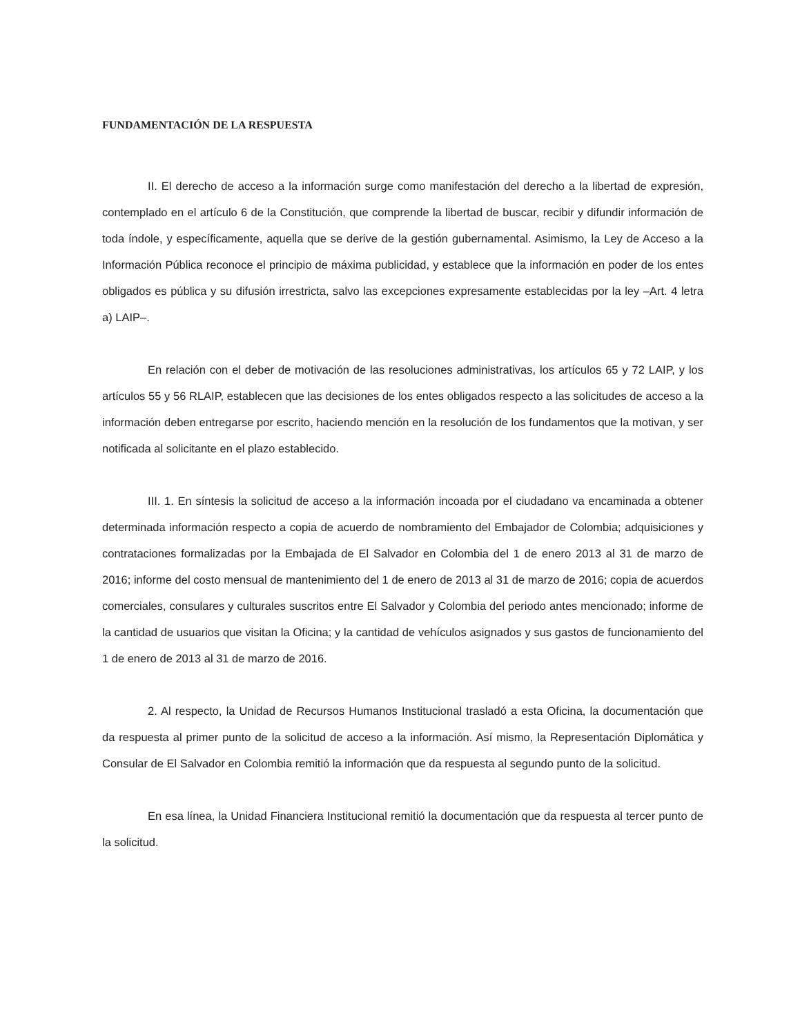FUNDAMENTACIÓN DE LA RESPUESTA
II. El derecho de acceso a la información surge como manifestación del derecho a la libertad de expresión, contemplado en el artículo 6 de la Constitución, que comprende la libertad de buscar, recibir y difundir información de toda índole, y específicamente, aquella que se derive de la gestión gubernamental. Asimismo, la Ley de Acceso a la Información Pública reconoce el principio de máxima publicidad, y establece que la información en poder de los entes obligados es pública y su difusión irrestricta, salvo las excepciones expresamente establecidas por la ley –Art. 4 letra a) LAIP–.
En relación con el deber de motivación de las resoluciones administrativas, los artículos 65 y 72 LAIP, y los artículos 55 y 56 RLAIP, establecen que las decisiones de los entes obligados respecto a las solicitudes de acceso a la información deben entregarse por escrito, haciendo mención en la resolución de los fundamentos que la motivan, y ser notificada al solicitante en el plazo establecido.
III. 1. En síntesis la solicitud de acceso a la información incoada por el ciudadano va encaminada a obtener determinada información respecto a copia de acuerdo de nombramiento del Embajador de Colombia; adquisiciones y contrataciones formalizadas por la Embajada de El Salvador en Colombia del 1 de enero 2013 al 31 de marzo de 2016; informe del costo mensual de mantenimiento del 1 de enero de 2013 al 31 de marzo de 2016; copia de acuerdos comerciales, consulares y culturales suscritos entre El Salvador y Colombia del periodo antes mencionado; informe de la cantidad de usuarios que visitan la Oficina; y la cantidad de vehículos asignados y sus gastos de funcionamiento del 1 de enero de 2013 al 31 de marzo de 2016.
2. Al respecto, la Unidad de Recursos Humanos Institucional trasladó a esta Oficina, la documentación que da respuesta al primer punto de la solicitud de acceso a la información. Así mismo, la Representación Diplomática y Consular de El Salvador en Colombia remitió la información que da respuesta al segundo punto de la solicitud.
En esa línea, la Unidad Financiera Institucional remitió la documentación que da respuesta al tercer punto de la solicitud.